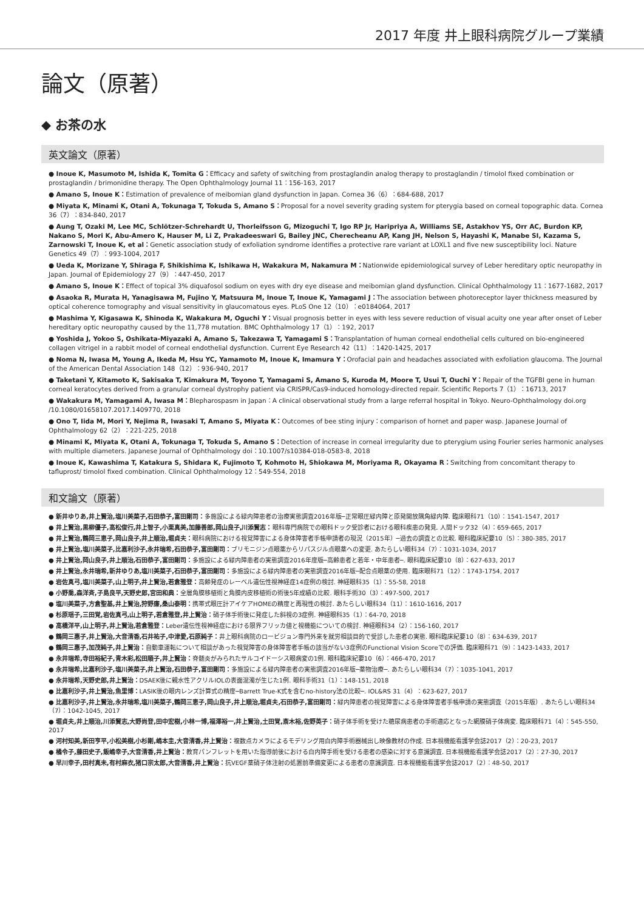2017 年度 井上眼科病院グループ業績
論文（原著）
◆ お茶の水
英文論文（原著）
● Inoue K, Masumoto M, Ishida K, Tomita G：Efficacy and safety of switching from prostaglandin analog therapy to prostaglandin / timolol fixed combination or prostaglandin / brimonidine therapy. The Open Ophthalmology Journal 11：156-163, 2017
● Amano S, Inoue K：Estimation of prevalence of meibomian gland dysfunction in Japan. Cornea 36（6）：684-688, 2017
● Miyata K, Minami K, Otani A, Tokunaga T, Tokuda S, Amano S：Proposal for a novel severity grading system for pterygia based on corneal topographic data. Cornea 36（7）：834-840, 2017
● Aung T, Ozaki M, Lee MC, Schlötzer-Schrehardt U, Thorleifsson G, Mizoguchi T, Igo RP Jr, Haripriya A, Williams SE, Astakhov YS, Orr AC, Burdon KP, Nakano S, Mori K, Abu-Amero K, Hauser M, Li Z, Prakadeeswari G, Bailey JNC, Cherecheanu AP, Kang JH, Nelson S, Hayashi K, Manabe SI, Kazama S, Zarnowski T, Inoue K, et al：Genetic association study of exfoliation syndrome identifies a protective rare variant at LOXL1 and five new susceptibility loci. Nature Genetics 49（7）：993-1004, 2017
● Ueda K, Morizane Y, Shiraga F, Shikishima K, Ishikawa H, Wakakura M, Nakamura M：Nationwide epidemiological survey of Leber hereditary optic neuropathy in Japan. Journal of Epidemiology 27（9）：447-450, 2017
● Amano S, Inoue K：Effect of topical 3% diquafosol sodium on eyes with dry eye disease and meibomian gland dysfunction. Clinical Ophthalmology 11：1677-1682, 2017
● Asaoka R, Murata H, Yanagisawa M, Fujino Y, Matsuura M, Inoue T, Inoue K, Yamagami J：The association between photoreceptor layer thickness measured by optical coherence tomography and visual sensitivity in glaucomatous eyes. PLoS One 12（10）：e0184064, 2017
● Mashima Y, Kigasawa K, Shinoda K, Wakakura M, Oguchi Y：Visual prognosis better in eyes with less severe reduction of visual acuity one year after onset of Leber hereditary optic neuropathy caused by the 11,778 mutation. BMC Ophthalmology 17（1）：192, 2017
● Yoshida J, Yokoo S, Oshikata-Miyazaki A, Amano S, Takezawa T, Yamagami S：Transplantation of human corneal endothelial cells cultured on bio-engineered collagen vitrigel in a rabbit model of corneal endothelial dysfunction. Current Eye Research 42（11）：1420-1425, 2017
● Noma N, Iwasa M, Young A, Ikeda M, Hsu YC, Yamamoto M, Inoue K, Imamura Y：Orofacial pain and headaches associated with exfoliation glaucoma. The Journal of the American Dental Association 148（12）：936-940, 2017
● Taketani Y, Kitamoto K, Sakisaka T, Kimakura M, Toyono T, Yamagami S, Amano S, Kuroda M, Moore T, Usui T, Ouchi Y：Repair of the TGFBI gene in human corneal keratocytes derived from a granular corneal dystrophy patient via CRISPR/Cas9-induced homology-directed repair. Scientific Reports 7（1）：16713, 2017
● Wakakura M, Yamagami A, Iwasa M：Blepharospasm in Japan：A clinical observational study from a large referral hospital in Tokyo. Neuro-Ophthalmology doi.org /10.1080/01658107.2017.1409770, 2018
● Ono T, Iida M, Mori Y, Nejima R, Iwasaki T, Amano S, Miyata K：Outcomes of bee sting injury：comparison of hornet and paper wasp. Japanese Journal of Ophthalmology 62（2）：221-225, 2018
● Minami K, Miyata K, Otani A, Tokunaga T, Tokuda S, Amano S：Detection of increase in corneal irregularity due to pterygium using Fourier series harmonic analyses with multiple diameters. Japanese Journal of Ophthalmology doi：10.1007/s10384-018-0583-8, 2018
● Inoue K, Kawashima T, Katakura S, Shidara K, Fujimoto T, Kohmoto H, Shiokawa M, Moriyama R, Okayama R：Switching from concomitant therapy to tafluprost/ timolol fixed combination. Clinical Ophthalmology 12：549-554, 2018
和文論文（原著）
● 新井ゆりあ,井上賢治,塩川美菜子,石田恭子,富田剛司：多施設による緑内障患者の治療実態調査2016年版─正常眼圧緑内障と原発開放隅角緑内障. 臨床眼科71（10）：1541-1547, 2017
● 井上賢治,黒柳優子,高松俊行,井上智子,小栗真美,加藤善郎,岡山良子,川添賢志：眼科専門病院での眼科ドック受診者における眼科疾患の発見. 人間ドック32（4）：659-665, 2017
● 井上賢治,鶴岡三恵子,岡山良子,井上順治,堀貞夫：眼科病院における視覚障害による身体障害者手帳申請者の現況（2015年）─過去の調査との比較. 眼科臨床紀要10（5）：380-385, 2017
● 井上賢治,塩川美菜子,比嘉利沙子,永井瑞希,石田恭子,富田剛司：ブリモニジン点眼薬からリパスジル点眼薬への変更. あたらしい眼科34（7）：1031-1034, 2017
● 井上賢治,岡山良子,井上順治,石田恭子,富田剛司：多施設による緑内障患者の実態調査2016年度版─高齢患者と若年・中年患者─. 眼科臨床紀要10（8）：627-633, 2017
● 井上賢治,永井瑞希,新井ゆりあ,塩川美菜子,石田恭子,富田剛司：多施設による緑内障患者の実態調査2016年版─配合点眼薬の使用. 臨床眼科71（12）：1743-1754, 2017
● 岩佐真弓,塩川美菜子,山上明子,井上賢治,若倉雅登：高齢発症のレーベル遺伝性視神経症14症例の検討. 神経眼科35（1）：55-58, 2018
● 小野喬,森洋斉,子島良平,天野史郎,宮田和典：全層角膜移植術と角膜内皮移植術の術後5年成績の比較. 眼科手術30（3）：497-500, 2017
● 塩川美菜子,方倉聖基,井上賢治,狩野廉,桑山泰明：携帯式眼圧計アイケアHOMEの精度と再現性の検討. あたらしい眼科34（11）：1610-1616, 2017
● 杉原瑶子,三田覚,岩佐真弓,山上明子,若倉雅登,井上賢治：硝子体手術後に発症した斜視の3症例. 神経眼科35（1）：64-70, 2018
● 高橋洋平,山上明子,井上賢治,若倉雅登：Leber遺伝性視神経症における限界フリッカ値と視機能についての検討. 神経眼科34（2）：156-160, 2017
● 鶴岡三惠子,井上賢治,大音清香,石井祐子,中津愛,石原純子：井上眼科病院のロービジョン専門外来を就労相談目的で受診した患者の実態. 眼科臨床紀要10（8）：634-639, 2017
● 鶴岡三惠子,加茂純子,井上賢治：自動車運転について相談があった視覚障害の身体障害者手帳の該当がない3症例のFunctional Vision Scoreでの評価. 臨床眼科71（9）：1423-1433, 2017
● 永井瑞希,寺田裕紀子,青木彩,松田順子,井上賢治：脊髄炎がみられたサルコイドーシス眼病変の1例. 眼科臨床紀要10（6）：466-470, 2017
● 永井瑞希,比嘉利沙子,塩川美菜子,井上賢治,石田恭子,富田剛司：多施設による緑内障患者の実態調査2016年版─薬物治療─. あたらしい眼科34（7）：1035-1041, 2017
● 永井瑞希,天野史郎,井上賢治：DSAEK後に親水性アクリルIOLの表面混濁が生じた1例. 眼科手術31（1）：148-151, 2018
● 比嘉利沙子,井上賢治,魚里博：LASIK後の眼内レンズ計算式の精度─Barrett True-K式を含むno-history法の比較─. IOL&RS 31（4）：623-627, 2017
● 比嘉利沙子,井上賢治,永井瑞希,塩川美菜子,鶴岡三恵子,岡山良子,井上順治,堀貞夫,石田恭子,富田剛司：緑内障患者の視覚障害による身体障害者手帳申請の実態調査（2015年版）. あたらしい眼科34（7）：1042-1045, 2017
● 堀貞夫,井上順治,川添賢志,大野尚登,田中宏樹,小林一博,福澤裕一,井上賢治,土田覚,斎木裕,佐野英子：硝子体手術を受けた糖尿病患者の手術適応となった網膜硝子体病変. 臨床眼科71（4）：545-550, 2017
● 河村知美,新田亨平,小松美樹,小杉剛,嶋本圭,大音清香,井上賢治：複数点カメラによるモデリング用白内障手術器械出し映像教材の作成. 日本視機能看護学会誌2017（2）：20-23, 2017
● 橘令子,藤田史子,飯嶋幸子,大音清香,井上賢治：教育パンフレットを用いた指導前後における白内障手術を受ける患者の感染に対する意識調査. 日本視機能看護学会誌2017（2）：27-30, 2017
● 早川幸子,田村真未,有村麻衣,猪口宗太郎,大音清香,井上賢治：抗VEGF薬硝子体注射の処置前準備変更による患者の意識調査. 日本視機能看護学会誌2017（2）：48-50, 2017